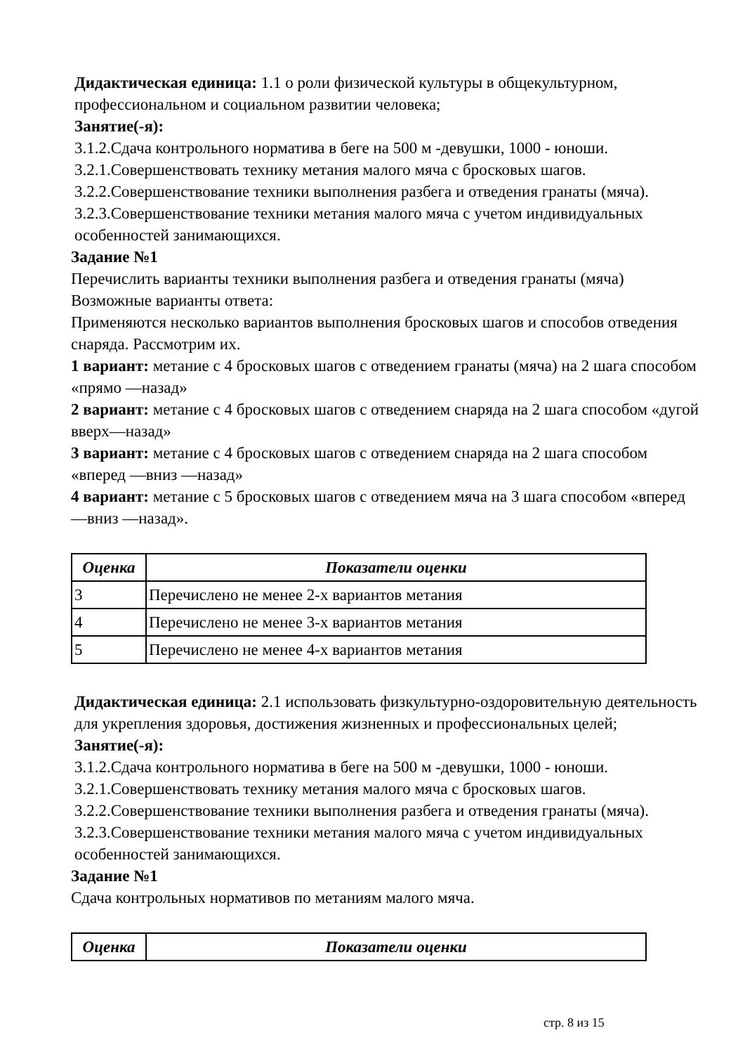Дидактическая единица: 1.1 о роли физической культуры в общекультурном, профессиональном и социальном развитии человека;
Занятие(-я):
3.1.2.Сдача контрольного норматива в беге на 500 м -девушки, 1000 - юноши.
3.2.1.Совершенствовать технику метания малого мяча с бросковых шагов.
3.2.2.Совершенствование техники выполнения разбега и отведения гранаты (мяча).
3.2.3.Совершенствование техники метания малого мяча с учетом индивидуальных особенностей занимающихся.
Задание №1
Перечислить варианты техники выполнения разбега и отведения гранаты (мяча)
Возможные варианты ответа:
Применяются несколько вариантов выполнения бросковых шагов и способов отведения снаряда. Рассмотрим их.
1 вариант: метание с 4 бросковых шагов с отведением гранаты (мяча) на 2 шага способом «прямо —назад»
2 вариант: метание с 4 бросковых шагов с отведением снаряда на 2 шага способом «дугой вверх—назад»
3 вариант: метание с 4 бросковых шагов с отведением снаряда на 2 шага способом «вперед —вниз —назад»
4 вариант: метание с 5 бросковых шагов с отведением мяча на 3 шага способом «вперед —вниз —назад».
| Оценка | Показатели оценки |
| --- | --- |
| 3 | Перечислено не менее 2-х вариантов метания |
| 4 | Перечислено не менее 3-х вариантов метания |
| 5 | Перечислено не менее 4-х вариантов метания |
Дидактическая единица: 2.1 использовать физкультурно-оздоровительную деятельность для укрепления здоровья, достижения жизненных и профессиональных целей;
Занятие(-я):
3.1.2.Сдача контрольного норматива в беге на 500 м -девушки, 1000 - юноши.
3.2.1.Совершенствовать технику метания малого мяча с бросковых шагов.
3.2.2.Совершенствование техники выполнения разбега и отведения гранаты (мяча).
3.2.3.Совершенствование техники метания малого мяча с учетом индивидуальных особенностей занимающихся.
Задание №1
Сдача контрольных нормативов по метаниям малого мяча.
| Оценка | Показатели оценки |
| --- | --- |
стр. 8 из 15